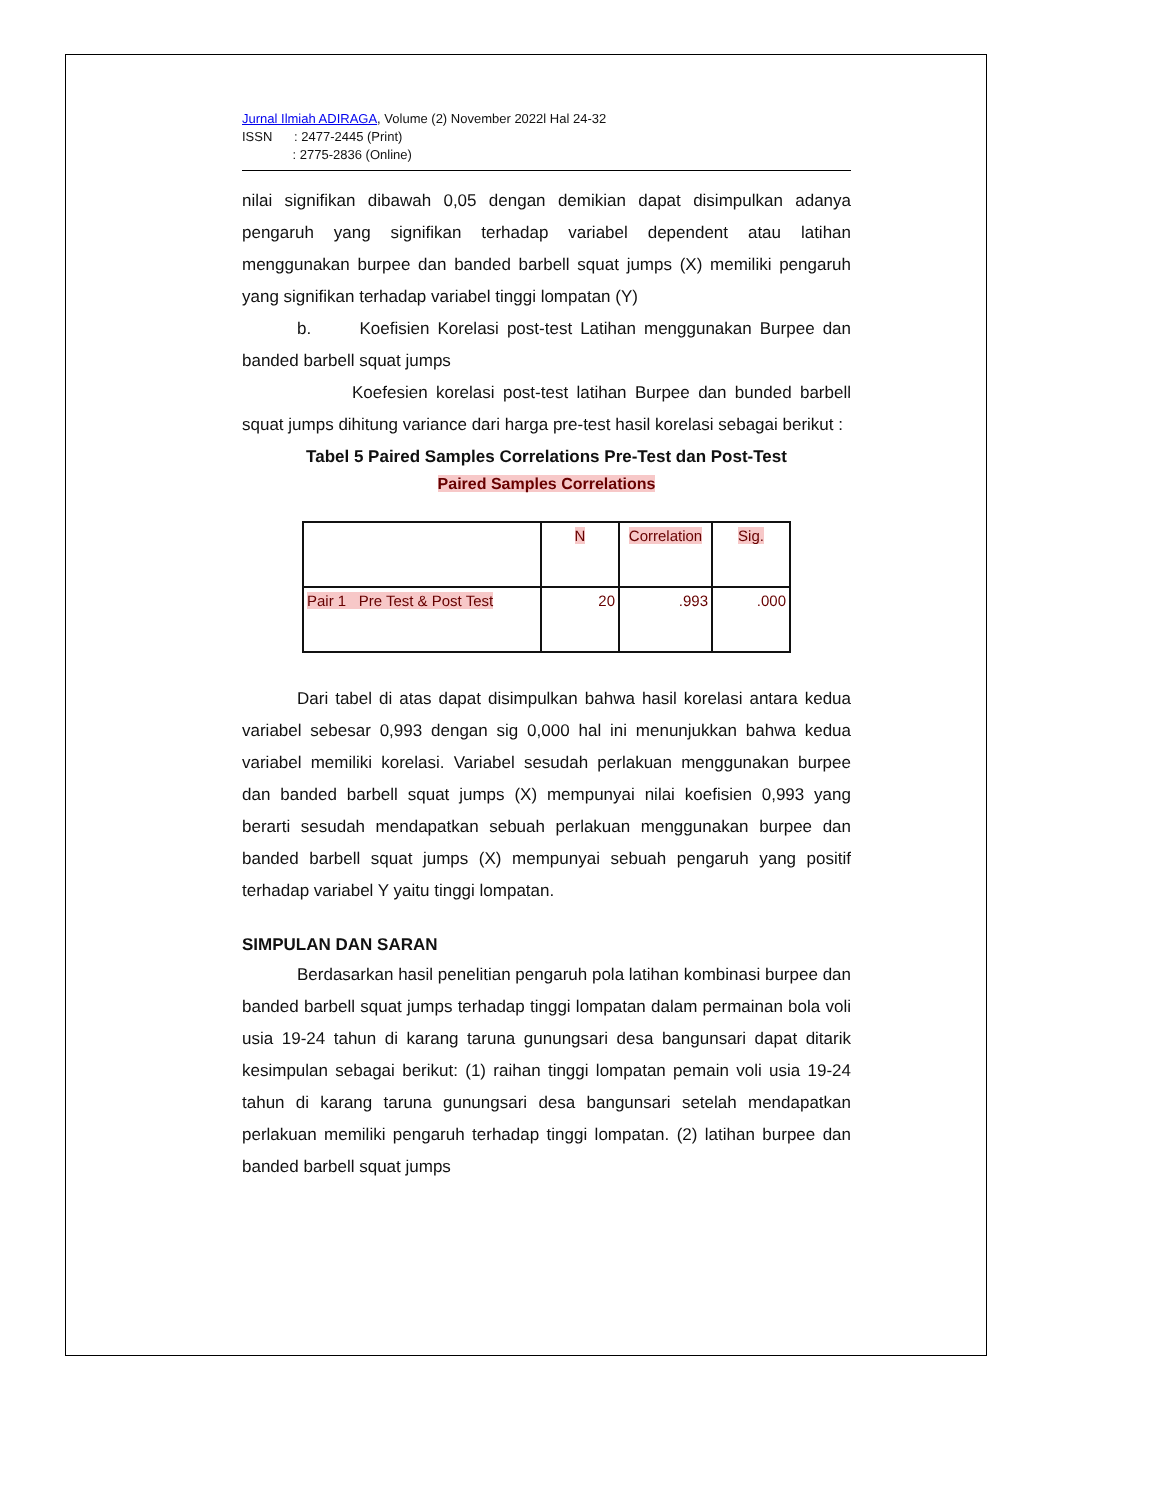Jurnal Ilmiah ADIRAGA, Volume (2) November 2022l Hal 24-32
ISSN : 2477-2445 (Print)
: 2775-2836 (Online)
nilai signifikan dibawah 0,05 dengan demikian dapat disimpulkan adanya pengaruh yang signifikan terhadap variabel dependent atau latihan menggunakan burpee dan banded barbell squat jumps (X) memiliki pengaruh yang signifikan terhadap variabel tinggi lompatan (Y)
b. Koefisien Korelasi post-test Latihan menggunakan Burpee dan banded barbell squat jumps
Koefesien korelasi post-test latihan Burpee dan bunded barbell squat jumps dihitung variance dari harga pre-test hasil korelasi sebagai berikut :
Tabel 5 Paired Samples Correlations Pre-Test dan Post-Test
Paired Samples Correlations
| | N | Correlation | Sig. |
| --- | --- | --- | --- |
| Pair 1 Pre Test & Post Test | 20 | .993 | .000 |
Dari tabel di atas dapat disimpulkan bahwa hasil korelasi antara kedua variabel sebesar 0,993 dengan sig 0,000 hal ini menunjukkan bahwa kedua variabel memiliki korelasi. Variabel sesudah perlakuan menggunakan burpee dan banded barbell squat jumps (X) mempunyai nilai koefisien 0,993 yang berarti sesudah mendapatkan sebuah perlakuan menggunakan burpee dan banded barbell squat jumps (X) mempunyai sebuah pengaruh yang positif terhadap variabel Y yaitu tinggi lompatan.
SIMPULAN DAN SARAN
Berdasarkan hasil penelitian pengaruh pola latihan kombinasi burpee dan banded barbell squat jumps terhadap tinggi lompatan dalam permainan bola voli usia 19-24 tahun di karang taruna gunungsari desa bangunsari dapat ditarik kesimpulan sebagai berikut: (1) raihan tinggi lompatan pemain voli usia 19-24 tahun di karang taruna gunungsari desa bangunsari setelah mendapatkan perlakuan memiliki pengaruh terhadap tinggi lompatan. (2) latihan burpee dan banded barbell squat jumps